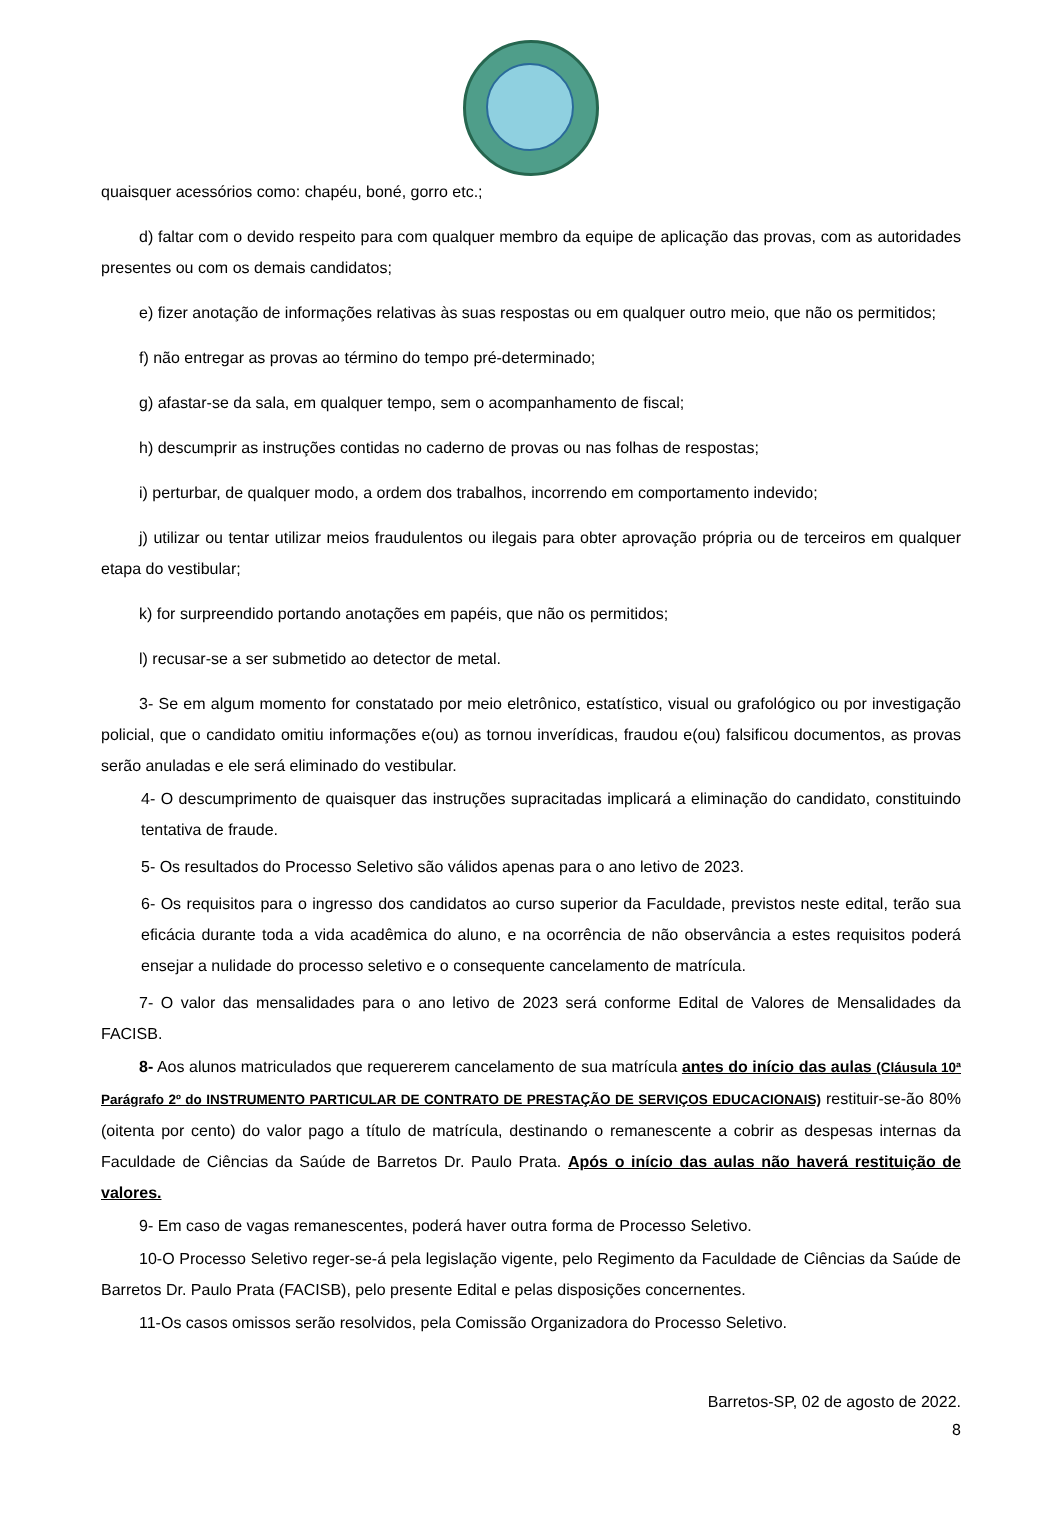quaisquer acessórios como: chapéu, boné, gorro etc.;
d) faltar com o devido respeito para com qualquer membro da equipe de aplicação das provas, com as autoridades presentes ou com os demais candidatos;
e) fizer anotação de informações relativas às suas respostas ou em qualquer outro meio, que não os permitidos;
f) não entregar as provas ao término do tempo pré-determinado;
g) afastar-se da sala, em qualquer tempo, sem o acompanhamento de fiscal;
h) descumprir as instruções contidas no caderno de provas ou nas folhas de respostas;
i) perturbar, de qualquer modo, a ordem dos trabalhos, incorrendo em comportamento indevido;
j) utilizar ou tentar utilizar meios fraudulentos ou ilegais para obter aprovação própria ou de terceiros em qualquer etapa do vestibular;
k) for surpreendido portando anotações em papéis, que não os permitidos;
l) recusar-se a ser submetido ao detector de metal.
3- Se em algum momento for constatado por meio eletrônico, estatístico, visual ou grafológico ou por investigação policial, que o candidato omitiu informações e(ou) as tornou inverídicas, fraudou e(ou) falsificou documentos, as provas serão anuladas e ele será eliminado do vestibular.
4- O descumprimento de quaisquer das instruções supracitadas implicará a eliminação do candidato, constituindo tentativa de fraude.
5- Os resultados do Processo Seletivo são válidos apenas para o ano letivo de 2023.
6- Os requisitos para o ingresso dos candidatos ao curso superior da Faculdade, previstos neste edital, terão sua eficácia durante toda a vida acadêmica do aluno, e na ocorrência de não observância a estes requisitos poderá ensejar a nulidade do processo seletivo e o consequente cancelamento de matrícula.
7- O valor das mensalidades para o ano letivo de 2023 será conforme Edital de Valores de Mensalidades da FACISB.
8- Aos alunos matriculados que requererem cancelamento de sua matrícula antes do início das aulas (Cláusula 10ª Parágrafo 2º do INSTRUMENTO PARTICULAR DE CONTRATO DE PRESTAÇÃO DE SERVIÇOS EDUCACIONAIS) restituir-se-ão 80% (oitenta por cento) do valor pago a título de matrícula, destinando o remanescente a cobrir as despesas internas da Faculdade de Ciências da Saúde de Barretos Dr. Paulo Prata. Após o início das aulas não haverá restituição de valores.
9- Em caso de vagas remanescentes, poderá haver outra forma de Processo Seletivo.
10-O Processo Seletivo reger-se-á pela legislação vigente, pelo Regimento da Faculdade de Ciências da Saúde de Barretos Dr. Paulo Prata (FACISB), pelo presente Edital e pelas disposições concernentes.
11-Os casos omissos serão resolvidos, pela Comissão Organizadora do Processo Seletivo.
Barretos-SP, 02 de agosto de 2022.
8